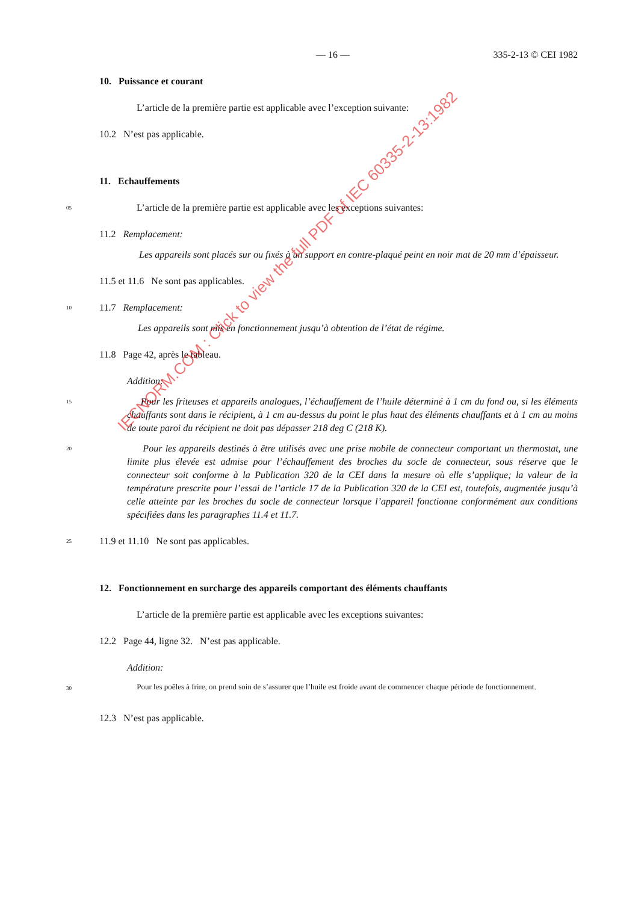— 16 — 335-2-13 © CEI 1982
10. Puissance et courant
L’article de la première partie est applicable avec l’exception suivante:
10.2 N’est pas applicable.
11. Echauffements
05
L’article de la première partie est applicable avec les exceptions suivantes:
11.2 Remplacement:
Les appareils sont placés sur ou fixés à un support en contre-plaqué peint en noir mat de 20 mm d’épaisseur.
11.5 et 11.6 Ne sont pas applicables.
10
11.7 Remplacement:
Les appareils sont mis en fonctionnement jusqu’à obtention de l’état de régime.
11.8 Page 42, après le tableau.
Addition:
15
Pour les friteuses et appareils analogues, l’échauffement de l’huile déterminé à 1 cm du fond ou, si les éléments chauffants sont dans le récipient, à 1 cm au-dessus du point le plus haut des éléments chauffants et à 1 cm au moins de toute paroi du récipient ne doit pas dépasser 218 deg C (218 K).
20
Pour les appareils destinés à être utilisés avec une prise mobile de connecteur comportant un thermostat, une limite plus élevée est admise pour l’échauffement des broches du socle de connecteur, sous réserve que le connecteur soit conforme à la Publication 320 de la CEI dans la mesure où elle s’applique; la valeur de la température prescrite pour l’essai de l’article 17 de la Publication 320 de la CEI est, toutefois, augmentée jusqu’à celle atteinte par les broches du socle de connecteur lorsque l’appareil fonctionne conformément aux conditions spécifiées dans les paragraphes 11.4 et 11.7.
25
11.9 et 11.10 Ne sont pas applicables.
12. Fonctionnement en surcharge des appareils comportant des éléments chauffants
L’article de la première partie est applicable avec les exceptions suivantes:
12.2 Page 44, ligne 32. N’est pas applicable.
Addition:
30
Pour les poêles à frire, on prend soin de s’assurer que l’huile est froide avant de commencer chaque période de fonctionnement.
12.3 N’est pas applicable.
IECNORM.COM : Click to view the full PDF of IEC 60335-2-13:1982